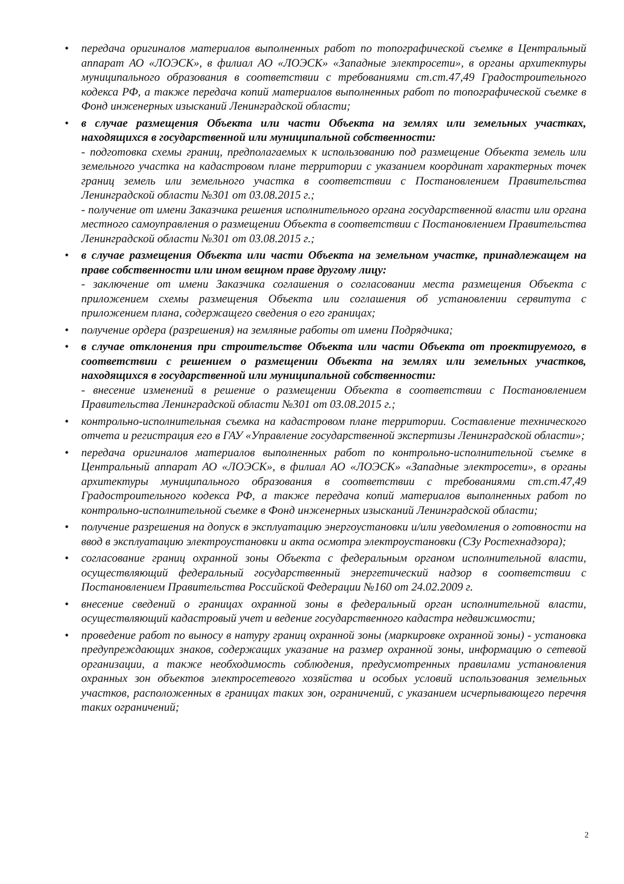• передача оригиналов материалов выполненных работ по топографической съемке в Центральный аппарат АО «ЛОЭСК», в филиал АО «ЛОЭСК» «Западные электросети», в органы архитектуры муниципального образования в соответствии с требованиями ст.ст.47,49 Градостроительного кодекса РФ, а также передача копий материалов выполненных работ по топографической съемке в Фонд инженерных изысканий Ленинградской области;
• в случае размещения Объекта или части Объекта на землях или земельных участках, находящихся в государственной или муниципальной собственности:
- подготовка схемы границ, предполагаемых к использованию под размещение Объекта земель или земельного участка на кадастровом плане территории с указанием координат характерных точек границ земель или земельного участка в соответствии с Постановлением Правительства Ленинградской области №301 от 03.08.2015 г.;
- получение от имени Заказчика решения исполнительного органа государственной власти или органа местного самоуправления о размещении Объекта в соответствии с Постановлением Правительства Ленинградской области №301 от 03.08.2015 г.;
• в случае размещения Объекта или части Объекта на земельном участке, принадлежащем на праве собственности или ином вещном праве другому лицу:
- заключение от имени Заказчика соглашения о согласовании места размещения Объекта с приложением схемы размещения Объекта или соглашения об установлении сервитута с приложением плана, содержащего сведения о его границах;
• получение ордера (разрешения) на земляные работы от имени Подрядчика;
• в случае отклонения при строительстве Объекта или части Объекта от проектируемого, в соответствии с решением о размещении Объекта на землях или земельных участков, находящихся в государственной или муниципальной собственности:
- внесение изменений в решение о размещении Объекта в соответствии с Постановлением Правительства Ленинградской области №301 от 03.08.2015 г.;
• контрольно-исполнительная съемка на кадастровом плане территории. Составление технического отчета и регистрация его в ГАУ «Управление государственной экспертизы Ленинградской области»;
• передача оригиналов материалов выполненных работ по контрольно-исполнительной съемке в Центральный аппарат АО «ЛОЭСК», в филиал АО «ЛОЭСК» «Западные электросети», в органы архитектуры муниципального образования в соответствии с требованиями ст.ст.47,49 Градостроительного кодекса РФ, а также передача копий материалов выполненных работ по контрольно-исполнительной съемке в Фонд инженерных изысканий Ленинградской области;
• получение разрешения на допуск в эксплуатацию энергоустановки и/или уведомления о готовности на ввод в эксплуатацию электроустановки и акта осмотра электроустановки (СЗу Ростехнадзора);
• согласование границ охранной зоны Объекта с федеральным органом исполнительной власти, осуществляющий федеральный государственный энергетический надзор в соответствии с Постановлением Правительства Российской Федерации №160 от 24.02.2009 г.
• внесение сведений о границах охранной зоны в федеральный орган исполнительной власти, осуществляющий кадастровый учет и ведение государственного кадастра недвижимости;
• проведение работ по выносу в натуру границ охранной зоны (маркировке охранной зоны) - установка предупреждающих знаков, содержащих указание на размер охранной зоны, информацию о сетевой организации, а также необходимость соблюдения, предусмотренных правилами установления охранных зон объектов электросетевого хозяйства и особых условий использования земельных участков, расположенных в границах таких зон, ограничений, с указанием исчерпывающего перечня таких ограничений;
2